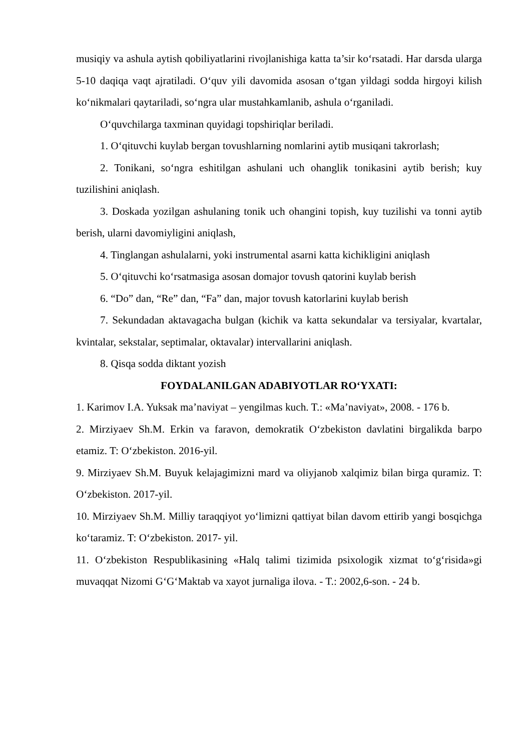musiqiy va ashula aytish qobiliyatlarini rivojlanishiga katta ta’sir ko‘rsatadi. Har darsda ularga 5-10 daqiqa vaqt ajratiladi. O‘quv yili davomida asosan o‘tgan yildagi sodda hirgoyi kilish ko‘nikmalari qaytariladi, so‘ngra ular mustahkamlanib, ashula o‘rganiladi.
O‘quvchilarga taxminan quyidagi topshiriqlar beriladi.
1. O‘qituvchi kuylab bergan tovushlarning nomlarini aytib musiqani takrorlash;
2. Tonikani, so‘ngra eshitilgan ashulani uch ohanglik tonikasini aytib berish; kuy tuzilishini aniqlash.
3. Doskada yozilgan ashulaning tonik uch ohangini topish, kuy tuzilishi va tonni aytib berish, ularni davomiyligini aniqlash,
4. Tinglangan ashulalarni, yoki instrumental asarni katta kichikligini aniqlash
5. O‘qituvchi ko‘rsatmasiga asosan domajor tovush qatorini kuylab berish
6. “Do” dan, “Re” dan, “Fa” dan, major tovush katorlarini kuylab berish
7. Sekundadan aktavagacha bulgan (kichik va katta sekundalar va tersiyalar, kvartalar, kvintalar, sekstalar, septimalar, oktavalar) intervallarini aniqlash.
8. Qisqa sodda diktant yozish
FOYDALANILGAN ADABIYOTLAR RO‘YXATI:
1. Karimov I.A. Yuksak ma’naviyat – yengilmas kuch. T.: «Ma’naviyat», 2008. - 176 b.
2. Mirziyaev Sh.M. Erkin va faravon, demokratik O‘zbekiston davlatini birgalikda barpo etamiz. T: O‘zbekiston. 2016-yil.
9. Mirziyaev Sh.M. Buyuk kelajagimizni mard va oliyjanob xalqimiz bilan birga quramiz. T: O‘zbekiston. 2017-yil.
10. Mirziyaev Sh.M. Milliy taraqqiyot yo‘limizni qattiyat bilan davom ettirib yangi bosqichga ko‘taramiz. T: O‘zbekiston. 2017- yil.
11. O‘zbekiston Respublikasining «Halq talimi tizimida psixologik xizmat to‘g‘risida»gi muvaqqat Nizomi G‘G‘Maktab va xayot jurnaliga ilova. - T.: 2002,6-son. - 24 b.